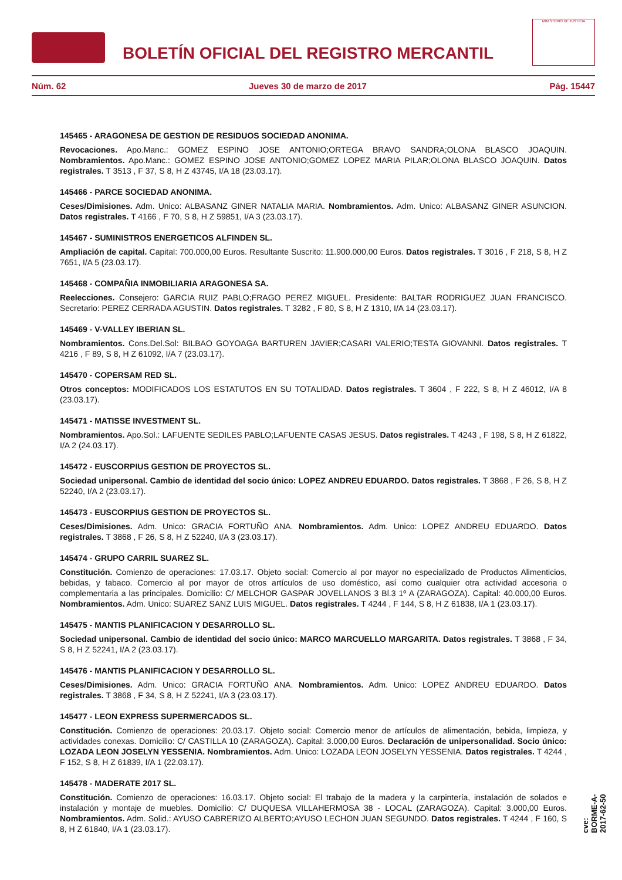BOLETÍN OFICIAL DEL REGISTRO MERCANTIL
MINISTERIO DE JUSTICIA
Núm. 62 Jueves 30 de marzo de 2017 Pág. 15447
145465 - ARAGONESA DE GESTION DE RESIDUOS SOCIEDAD ANONIMA.
Revocaciones. Apo.Manc.: GOMEZ ESPINO JOSE ANTONIO;ORTEGA BRAVO SANDRA;OLONA BLASCO JOAQUIN. Nombramientos. Apo.Manc.: GOMEZ ESPINO JOSE ANTONIO;GOMEZ LOPEZ MARIA PILAR;OLONA BLASCO JOAQUIN. Datos registrales. T 3513 , F 37, S 8, H Z 43745, I/A 18 (23.03.17).
145466 - PARCE SOCIEDAD ANONIMA.
Ceses/Dimisiones. Adm. Unico: ALBASANZ GINER NATALIA MARIA. Nombramientos. Adm. Unico: ALBASANZ GINER ASUNCION. Datos registrales. T 4166 , F 70, S 8, H Z 59851, I/A 3 (23.03.17).
145467 - SUMINISTROS ENERGETICOS ALFINDEN SL.
Ampliación de capital. Capital: 700.000,00 Euros. Resultante Suscrito: 11.900.000,00 Euros. Datos registrales. T 3016 , F 218, S 8, H Z 7651, I/A 5 (23.03.17).
145468 - COMPAÑIA INMOBILIARIA ARAGONESA SA.
Reelecciones. Consejero: GARCIA RUIZ PABLO;FRAGO PEREZ MIGUEL. Presidente: BALTAR RODRIGUEZ JUAN FRANCISCO. Secretario: PEREZ CERRADA AGUSTIN. Datos registrales. T 3282 , F 80, S 8, H Z 1310, I/A 14 (23.03.17).
145469 - V-VALLEY IBERIAN SL.
Nombramientos. Cons.Del.Sol: BILBAO GOYOAGA BARTUREN JAVIER;CASARI VALERIO;TESTA GIOVANNI. Datos registrales. T 4216 , F 89, S 8, H Z 61092, I/A 7 (23.03.17).
145470 - COPERSAM RED SL.
Otros conceptos: MODIFICADOS LOS ESTATUTOS EN SU TOTALIDAD. Datos registrales. T 3604 , F 222, S 8, H Z 46012, I/A 8 (23.03.17).
145471 - MATISSE INVESTMENT SL.
Nombramientos. Apo.Sol.: LAFUENTE SEDILES PABLO;LAFUENTE CASAS JESUS. Datos registrales. T 4243 , F 198, S 8, H Z 61822, I/A 2 (24.03.17).
145472 - EUSCORPIUS GESTION DE PROYECTOS SL.
Sociedad unipersonal. Cambio de identidad del socio único: LOPEZ ANDREU EDUARDO. Datos registrales. T 3868 , F 26, S 8, H Z 52240, I/A 2 (23.03.17).
145473 - EUSCORPIUS GESTION DE PROYECTOS SL.
Ceses/Dimisiones. Adm. Unico: GRACIA FORTUÑO ANA. Nombramientos. Adm. Unico: LOPEZ ANDREU EDUARDO. Datos registrales. T 3868 , F 26, S 8, H Z 52240, I/A 3 (23.03.17).
145474 - GRUPO CARRIL SUAREZ SL.
Constitución. Comienzo de operaciones: 17.03.17. Objeto social: Comercio al por mayor no especializado de Productos Alimenticios, bebidas, y tabaco. Comercio al por mayor de otros artículos de uso doméstico, así como cualquier otra actividad accesoria o complementaria a las principales. Domicilio: C/ MELCHOR GASPAR JOVELLANOS 3 Bl.3 1º A (ZARAGOZA). Capital: 40.000,00 Euros. Nombramientos. Adm. Unico: SUAREZ SANZ LUIS MIGUEL. Datos registrales. T 4244 , F 144, S 8, H Z 61838, I/A 1 (23.03.17).
145475 - MANTIS PLANIFICACION Y DESARROLLO SL.
Sociedad unipersonal. Cambio de identidad del socio único: MARCO MARCUELLO MARGARITA. Datos registrales. T 3868 , F 34, S 8, H Z 52241, I/A 2 (23.03.17).
145476 - MANTIS PLANIFICACION Y DESARROLLO SL.
Ceses/Dimisiones. Adm. Unico: GRACIA FORTUÑO ANA. Nombramientos. Adm. Unico: LOPEZ ANDREU EDUARDO. Datos registrales. T 3868 , F 34, S 8, H Z 52241, I/A 3 (23.03.17).
145477 - LEON EXPRESS SUPERMERCADOS SL.
Constitución. Comienzo de operaciones: 20.03.17. Objeto social: Comercio menor de artículos de alimentación, bebida, limpieza, y actividades conexas. Domicilio: C/ CASTILLA 10 (ZARAGOZA). Capital: 3.000,00 Euros. Declaración de unipersonalidad. Socio único: LOZADA LEON JOSELYN YESSENIA. Nombramientos. Adm. Unico: LOZADA LEON JOSELYN YESSENIA. Datos registrales. T 4244 , F 152, S 8, H Z 61839, I/A 1 (22.03.17).
145478 - MADERATE 2017 SL.
Constitución. Comienzo de operaciones: 16.03.17. Objeto social: El trabajo de la madera y la carpintería, instalación de solados e instalación y montaje de muebles. Domicilio: C/ DUQUESA VILLAHERMOSA 38 - LOCAL (ZARAGOZA). Capital: 3.000,00 Euros. Nombramientos. Adm. Solid.: AYUSO CABRERIZO ALBERTO;AYUSO LECHON JUAN SEGUNDO. Datos registrales. T 4244 , F 160, S 8, H Z 61840, I/A 1 (23.03.17).
cve: BORME-A-2017-62-50